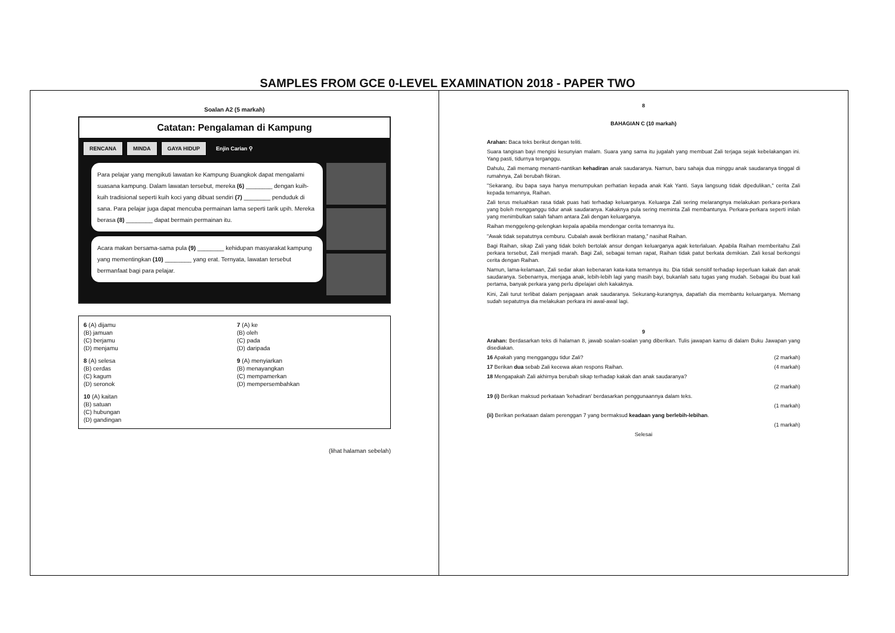SAMPLES FROM GCE 0-LEVEL EXAMINATION 2018 - PAPER TWO
Soalan A2 (5 markah)
Catatan: Pengalaman di Kampung
RENCANA MINDA GAYA HIDUP Enjin Carian ⚲
Para pelajar yang mengikuti lawatan ke Kampung Buangkok dapat mengalami suasana kampung. Dalam lawatan tersebut, mereka (6) ________ dengan kuih-kuih tradisional seperti kuih koci yang dibuat sendiri (7) ________ penduduk di sana. Para pelajar juga dapat mencuba permainan lama seperti tarik upih. Mereka berasa (8) ________ dapat bermain permainan itu.
Acara makan bersama-sama pula (9) ________ kehidupan masyarakat kampung yang mementingkan (10) ________ yang erat. Ternyata, lawatan tersebut bermanfaat bagi para pelajar.
6 (A) dijamu
(B) jamuan
(C) berjamu
(D) menjamu
7 (A) ke
(B) oleh
(C) pada
(D) daripada
8 (A) selesa
(B) cerdas
(C) kagum
(D) seronok
9 (A) menyiarkan
(B) menayangkan
(C) mempamerkan
(D) mempersembahkan
10 (A) kaitan
(B) satuan
(C) hubungan
(D) gandingan
(lihat halaman sebelah)
8
BAHAGIAN C (10 markah)
Arahan: Baca teks berikut dengan teliti.
Suara tangisan bayi mengisi kesunyian malam. Suara yang sama itu jugalah yang membuat Zali terjaga sejak kebelakangan ini. Yang pasti, tidurnya terganggu.
Dahulu, Zali memang menanti-nantikan kehadiran anak saudaranya. Namun, baru sahaja dua minggu anak saudaranya tinggal di rumahnya, Zali berubah fikiran.
"Sekarang, ibu bapa saya hanya menumpukan perhatian kepada anak Kak Yanti. Saya langsung tidak dipedulikan," cerita Zali kepada temannya, Raihan.
Zali terus meluahkan rasa tidak puas hati terhadap keluarganya. Keluarga Zali sering melarangnya melakukan perkara-perkara yang boleh mengganggu tidur anak saudaranya. Kakaknya pula sering meminta Zali membantunya. Perkara-perkara seperti inilah yang menimbulkan salah faham antara Zali dengan keluarganya.
Raihan menggeleng-gelengkan kepala apabila mendengar cerita temannya itu.
"Awak tidak sepatutnya cemburu. Cubalah awak berfikiran matang," nasihat Raihan.
Bagi Raihan, sikap Zali yang tidak boleh bertolak ansur dengan keluarganya agak keterlaluan. Apabila Raihan memberitahu Zali perkara tersebut, Zali menjadi marah. Bagi Zali, sebagai teman rapat, Raihan tidak patut berkata demikian. Zali kesal berkongsi cerita dengan Raihan.
Namun, lama-kelamaan, Zali sedar akan kebenaran kata-kata temannya itu. Dia tidak sensitif terhadap keperluan kakak dan anak saudaranya. Sebenarnya, menjaga anak, lebih-lebih lagi yang masih bayi, bukanlah satu tugas yang mudah. Sebagai ibu buat kali pertama, banyak perkara yang perlu dipelajari oleh kakaknya.
Kini, Zali turut terlibat dalam penjagaan anak saudaranya. Sekurang-kurangnya, dapatlah dia membantu keluarganya. Memang sudah sepatutnya dia melakukan perkara ini awal-awal lagi.
9
Arahan: Berdasarkan teks di halaman 8, jawab soalan-soalan yang diberikan. Tulis jawapan kamu di dalam Buku Jawapan yang disediakan.
16 Apakah yang mengganggu tidur Zali? (2 markah)
17 Berikan dua sebab Zali kecewa akan respons Raihan. (4 markah)
18 Mengapakah Zali akhirnya berubah sikap terhadap kakak dan anak saudaranya?
(2 markah)
19 (i) Berikan maksud perkataan 'kehadiran' berdasarkan penggunaannya dalam teks.
(1 markah)
(ii) Berikan perkataan dalam perenggan 7 yang bermaksud keadaan yang berlebih-lebihan.
(1 markah)
Selesai